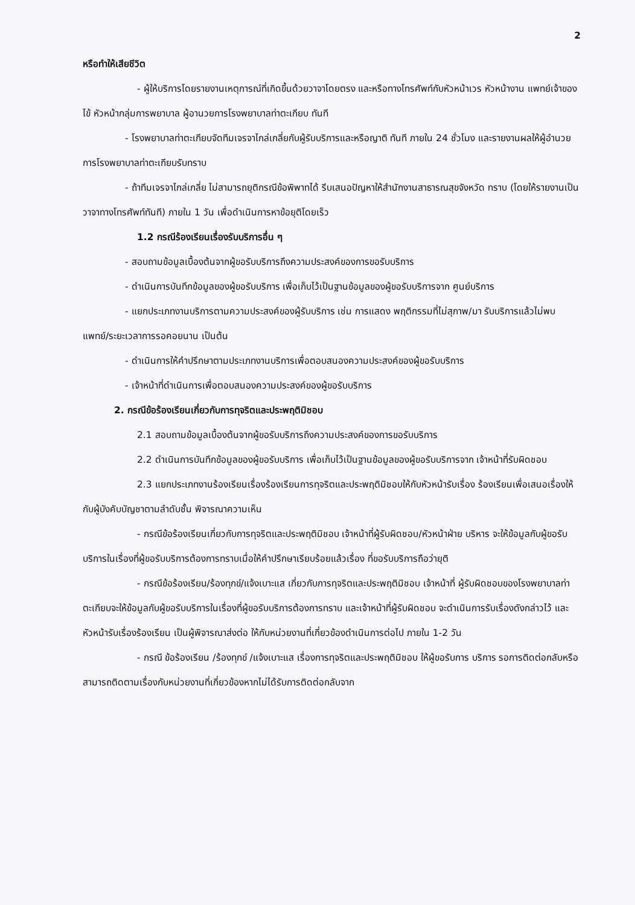2
หรือทำให้เสียชีวิต
- ผู้ให้บริการโดยรายงานเหตุการณ์ที่เกิดขึ้นด้วยวาจาโดยตรง และหรือทางโทรศัพท์กับหัวหน้าเวร หัวหน้างาน แพทย์เจ้าของไข้ หัวหน้ากลุ่มการพยาบาล ผู้อานวยการโรงพยาบาลท่าตะเกียบ ทันที
- โรงพยาบาลท่าตะเกียบจัดทีมเจรจาไกล่เกลี่ยกับผู้รับบริการและหรือญาติ ทันที ภายใน 24 ชั่วโมง และรายงานผลให้ผู้อำนวยการโรงพยาบาลท่าตะเกียบรับทราบ
- ถ้าทีมเจรจาไกล่เกลี่ย ไม่สามารถยุติกรณีข้อพิพาทได้ รีบเสนอปัญหาให้สำนักงานสาธารณสุขจังหวัด ทราบ (โดยให้รายงานเป็นวาจาทางโทรศัพท์ทันที) ภายใน 1 วัน เพื่อดำเนินการหาข้อยุติโดยเร็ว
1.2 กรณีร้องเรียนเรื่องรับบริการอื่น ๆ
- สอบถามข้อมูลเบื้องต้นจากผู้ขอรับบริการถึงความประสงค์ของการขอรับบริการ
- ดำเนินการบันทึกข้อมูลของผู้ขอรับบริการ เพื่อเก็บไว้เป็นฐานข้อมูลของผู้ขอรับบริการจาก ศูนย์บริการ
- แยกประเภทงานบริการตามความประสงค์ของผู้รับบริการ เช่น การแสดง พฤติกรรมที่ไม่สุภาพ/มา รับบริการแล้วไม่พบแพทย์/ระยะเวลาการรอคอยนาน เป็นต้น
- ดำเนินการให้คำปรึกษาตามประเภทงานบริการเพื่อตอบสนองความประสงค์ของผู้ขอรับบริการ
- เจ้าหน้าที่ดำเนินการเพื่อตอบสนองความประสงค์ของผู้ขอรับบริการ
2. กรณีข้อร้องเรียนเกี่ยวกับการทุจริตและประพฤติมิชอบ
2.1 สอบถามข้อมูลเบื้องต้นจากผู้ขอรับบริการถึงความประสงค์ของการขอรับบริการ
2.2 ดำเนินการบันทึกข้อมูลของผู้ขอรับบริการ เพื่อเก็บไว้เป็นฐานข้อมูลของผู้ขอรับบริการจาก เจ้าหน้าที่รับผิดชอบ
2.3 แยกประเภทงานร้องเรียนเรื่องร้องเรียนการทุจริตและประพฤติมิชอบให้กับหัวหน้ารับเรื่อง ร้องเรียนเพื่อเสนอเรื่องให้กับผู้บังคับบัญชาตามลำดับชั้น พิจารณาความเห็น
- กรณีข้อร้องเรียนเกี่ยวกับการทุจริตและประพฤติมิชอบ เจ้าหน้าที่ผู้รับผิดชอบ/หัวหน้าฝ่าย บริหาร จะให้ข้อมูลกับผู้ขอรับบริการในเรื่องที่ผู้ขอรับบริการต้องการทราบเมื่อให้คำปรึกษาเรียบร้อยแล้วเรื่อง ที่ขอรับบริการถือว่ายุติ
- กรณีข้อร้องเรียน/ร้องทุกข์/แจ้งเบาะแส เกี่ยวกับการทุจริตและประพฤติมิชอบ เจ้าหน้าที่ ผู้รับผิดชอบของโรงพยาบาลท่าตะเกียบจะให้ข้อมูลกับผู้ขอรับบริการในเรื่องที่ผู้ขอรับบริการต้องการทราบ และเจ้าหน้าที่ผู้รับผิดชอบ จะดำเนินการรับเรื่องดังกล่าวไว้ และหัวหน้ารับเรื่องร้องเรียน เป็นผู้พิจารณาส่งต่อ ให้กับหน่วยงานที่เกี่ยวข้องดำเนินการต่อไป ภายใน 1-2 วัน
- กรณี ข้อร้องเรียน /ร้องทุกข์ /แจ้งเบาะแส เรื่องการทุจริตและประพฤติมิชอบ ให้ผู้ขอรับการ บริการ รอการติดต่อกลับหรือสามารถติดตามเรื่องกับหน่วยงานที่เกี่ยวข้องหากไม่ได้รับการติดต่อกลับจาก